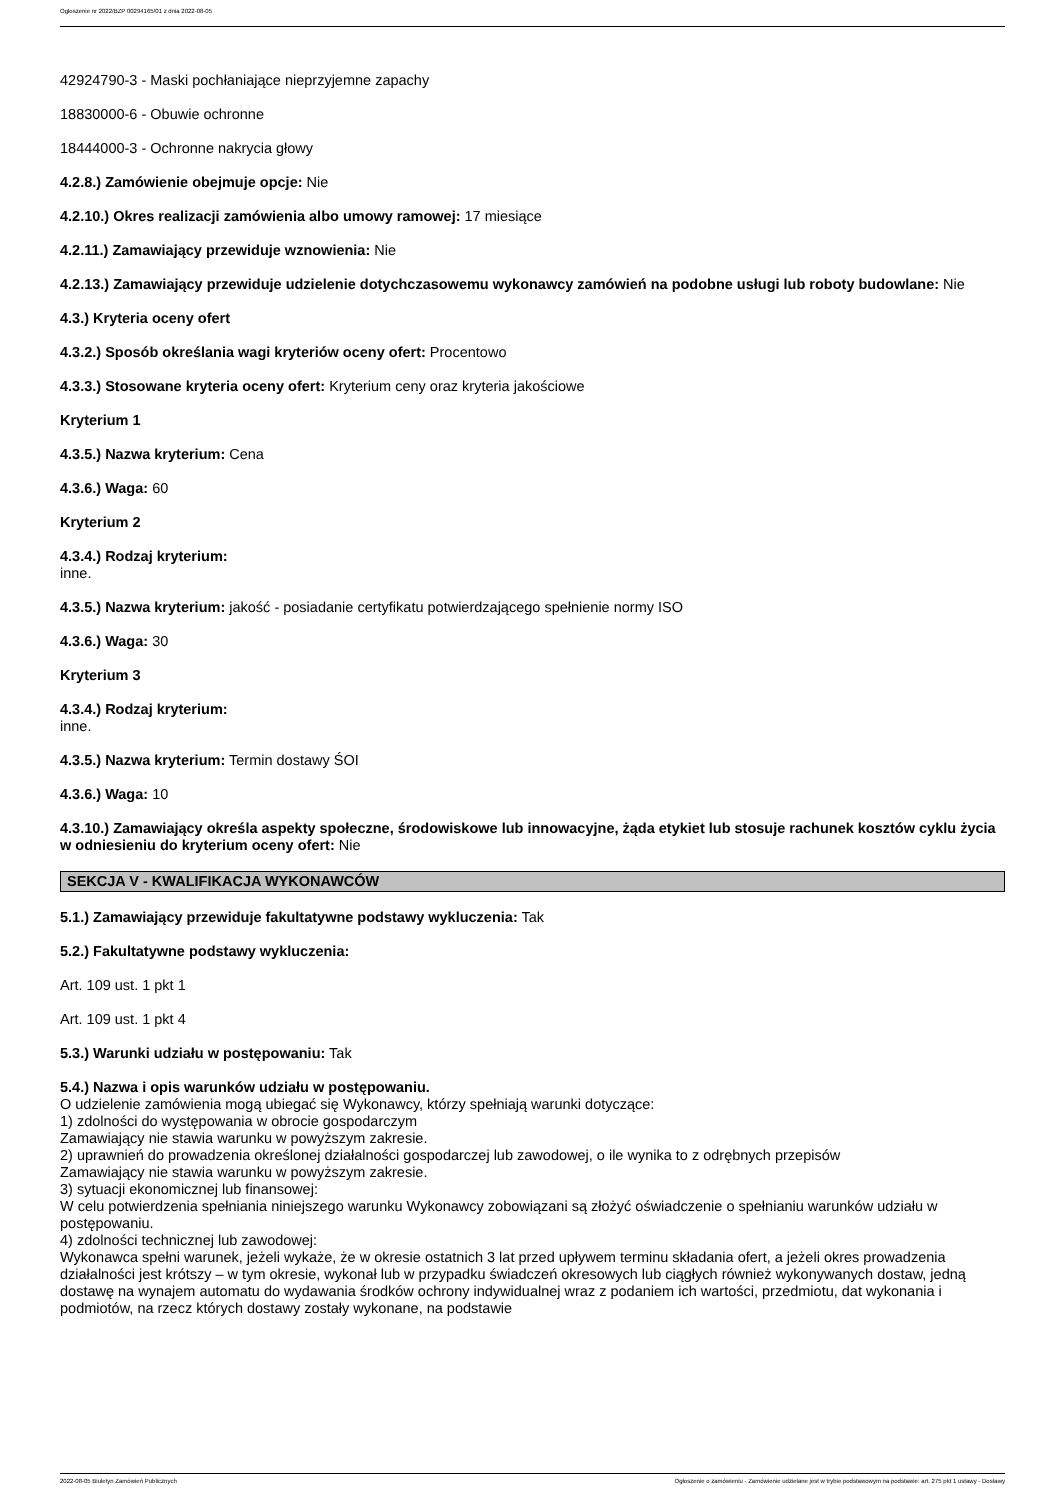Ogłoszenie nr 2022/BZP 00294165/01 z dnia 2022-08-05
42924790-3 - Maski pochłaniające nieprzyjemne zapachy
18830000-6 - Obuwie ochronne
18444000-3 - Ochronne nakrycia głowy
4.2.8.) Zamówienie obejmuje opcje: Nie
4.2.10.) Okres realizacji zamówienia albo umowy ramowej: 17 miesiące
4.2.11.) Zamawiający przewiduje wznowienia: Nie
4.2.13.) Zamawiający przewiduje udzielenie dotychczasowemu wykonawcy zamówień na podobne usługi lub roboty budowlane: Nie
4.3.) Kryteria oceny ofert
4.3.2.) Sposób określania wagi kryteriów oceny ofert: Procentowo
4.3.3.) Stosowane kryteria oceny ofert: Kryterium ceny oraz kryteria jakościowe
Kryterium 1
4.3.5.) Nazwa kryterium: Cena
4.3.6.) Waga: 60
Kryterium 2
4.3.4.) Rodzaj kryterium:
inne.
4.3.5.) Nazwa kryterium: jakość - posiadanie certyfikatu potwierdzającego spełnienie normy ISO
4.3.6.) Waga: 30
Kryterium 3
4.3.4.) Rodzaj kryterium:
inne.
4.3.5.) Nazwa kryterium: Termin dostawy ŚOI
4.3.6.) Waga: 10
4.3.10.) Zamawiający określa aspekty społeczne, środowiskowe lub innowacyjne, żąda etykiet lub stosuje rachunek kosztów cyklu życia w odniesieniu do kryterium oceny ofert: Nie
SEKCJA V - KWALIFIKACJA WYKONAWCÓW
5.1.) Zamawiający przewiduje fakultatywne podstawy wykluczenia: Tak
5.2.) Fakultatywne podstawy wykluczenia:
Art. 109 ust. 1 pkt 1
Art. 109 ust. 1 pkt 4
5.3.) Warunki udziału w postępowaniu: Tak
5.4.) Nazwa i opis warunków udziału w postępowaniu.
O udzielenie zamówienia mogą ubiegać się Wykonawcy, którzy spełniają warunki dotyczące:
1) zdolności do występowania w obrocie gospodarczym
Zamawiający nie stawia warunku w powyższym zakresie.
2) uprawnień do prowadzenia określonej działalności gospodarczej lub zawodowej, o ile wynika to z odrębnych przepisów
Zamawiający nie stawia warunku w powyższym zakresie.
3) sytuacji ekonomicznej lub finansowej:
W celu potwierdzenia spełniania niniejszego warunku Wykonawcy zobowiązani są złożyć oświadczenie o spełnianiu warunków udziału w postępowaniu.
4) zdolności technicznej lub zawodowej:
Wykonawca spełni warunek, jeżeli wykaże, że w okresie ostatnich 3 lat przed upływem terminu składania ofert, a jeżeli okres prowadzenia działalności jest krótszy – w tym okresie, wykonał lub w przypadku świadczeń okresowych lub ciągłych również wykonywanych dostaw, jedną dostawę na wynajem automatu do wydawania środków ochrony indywidualnej wraz z podaniem ich wartości, przedmiotu, dat wykonania i podmiotów, na rzecz których dostawy zostały wykonane, na podstawie
2022-08-05 Biuletyn Zamówień Publicznych Ogłoszenie o zamówieniu - Zamówienie udzielane jest w trybie podstawowym na podstawie: art. 275 pkt 1 ustawy - Dostawy